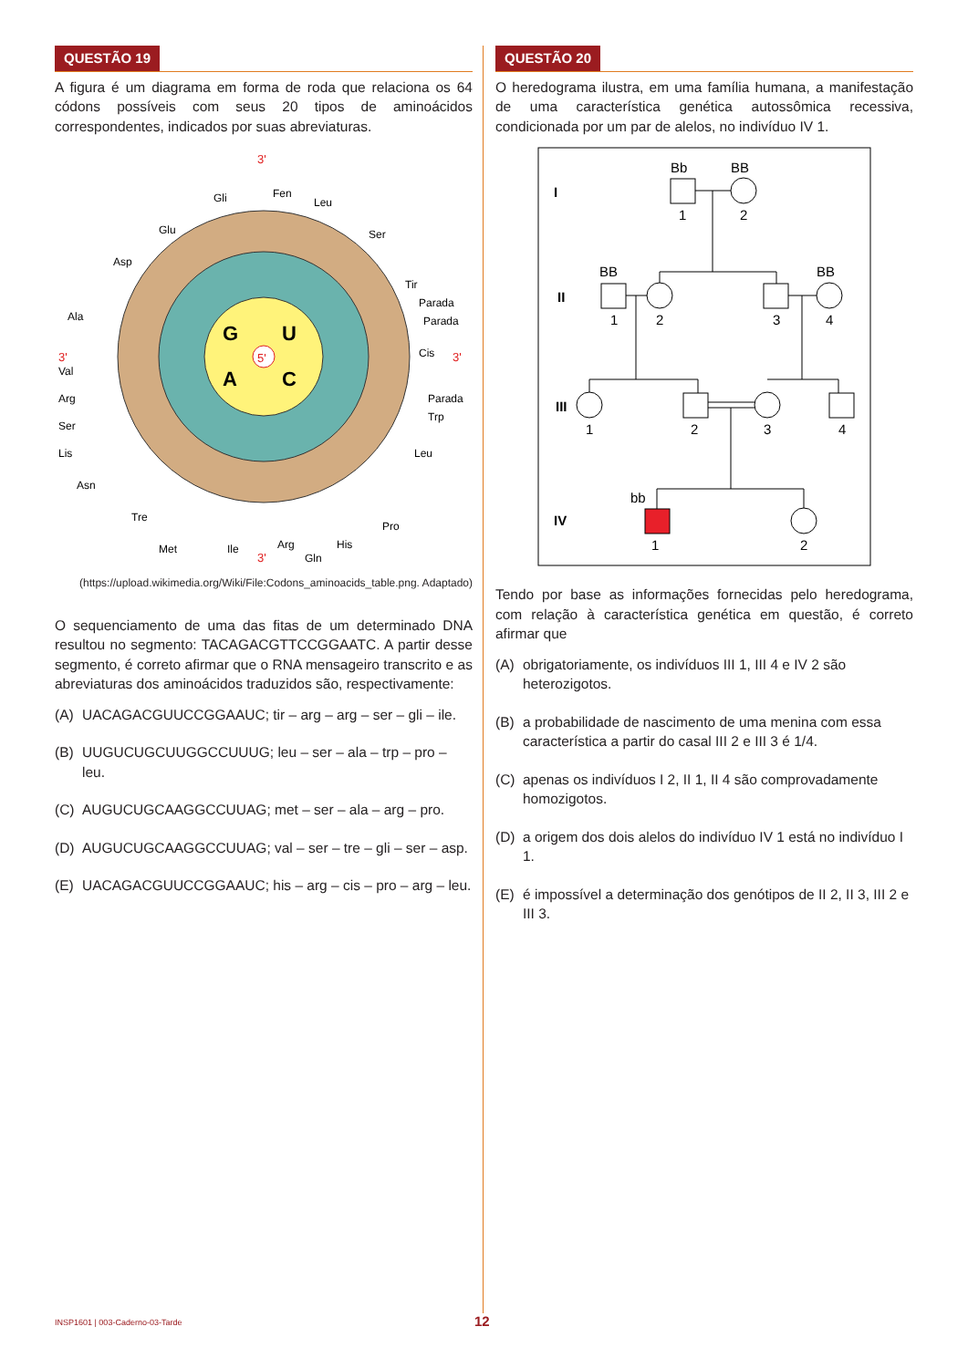QUESTÃO 19
A figura é um diagrama em forma de roda que relaciona os 64 códons possíveis com seus 20 tipos de aminoácidos correspondentes, indicados por suas abreviaturas.
5'
G
U
A
C
3'
3'
3'
3'
Gli
Fen
Leu
Ser
Tir
Parada
Parada
Cis
Parada
Trp
Leu
Pro
His
Gln
Arg
Ile
Met
Tre
Asn
Lis
Ser
Arg
Val
Ala
Asp
Glu
(https://upload.wikimedia.org/Wiki/File:Codons_aminoacids_table.png. Adaptado)
O sequenciamento de uma das fitas de um determinado DNA resultou no segmento: TACAGACGTTCCGGAATC. A partir desse segmento, é correto afirmar que o RNA mensageiro transcrito e as abreviaturas dos aminoácidos traduzidos são, respectivamente:
(A) UACAGACGUUCCGGAAUC; tir – arg – arg – ser – gli – ile.
(B) UUGUCUGCUUGGCCUUUG; leu – ser – ala – trp – pro – leu.
(C) AUGUCUGCAAGGCCUUAG; met – ser – ala – arg – pro.
(D) AUGUCUGCAAGGCCUUAG; val – ser – tre – gli – ser – asp.
(E) UACAGACGUUCCGGAAUC; his – arg – cis – pro – arg – leu.
QUESTÃO 20
O heredograma ilustra, em uma família humana, a manifestação de uma característica genética autossômica recessiva, condicionada por um par de alelos, no indivíduo IV 1.
I
II
III
IV
Bb
BB
1
2
BB
BB
1
2
3
4
1
2
3
4
bb
1
2
Tendo por base as informações fornecidas pelo heredograma, com relação à característica genética em questão, é correto afirmar que
(A) obrigatoriamente, os indivíduos III 1, III 4 e IV 2 são heterozigotos.
(B) a probabilidade de nascimento de uma menina com essa característica a partir do casal III 2 e III 3 é 1/4.
(C) apenas os indivíduos I 2, II 1, II 4 são comprovadamente homozigotos.
(D) a origem dos dois alelos do indivíduo IV 1 está no indivíduo I 1.
(E) é impossível a determinação dos genótipos de II 2, II 3, III 2 e III 3.
INSP1601 | 003-Caderno-03-Tarde 12